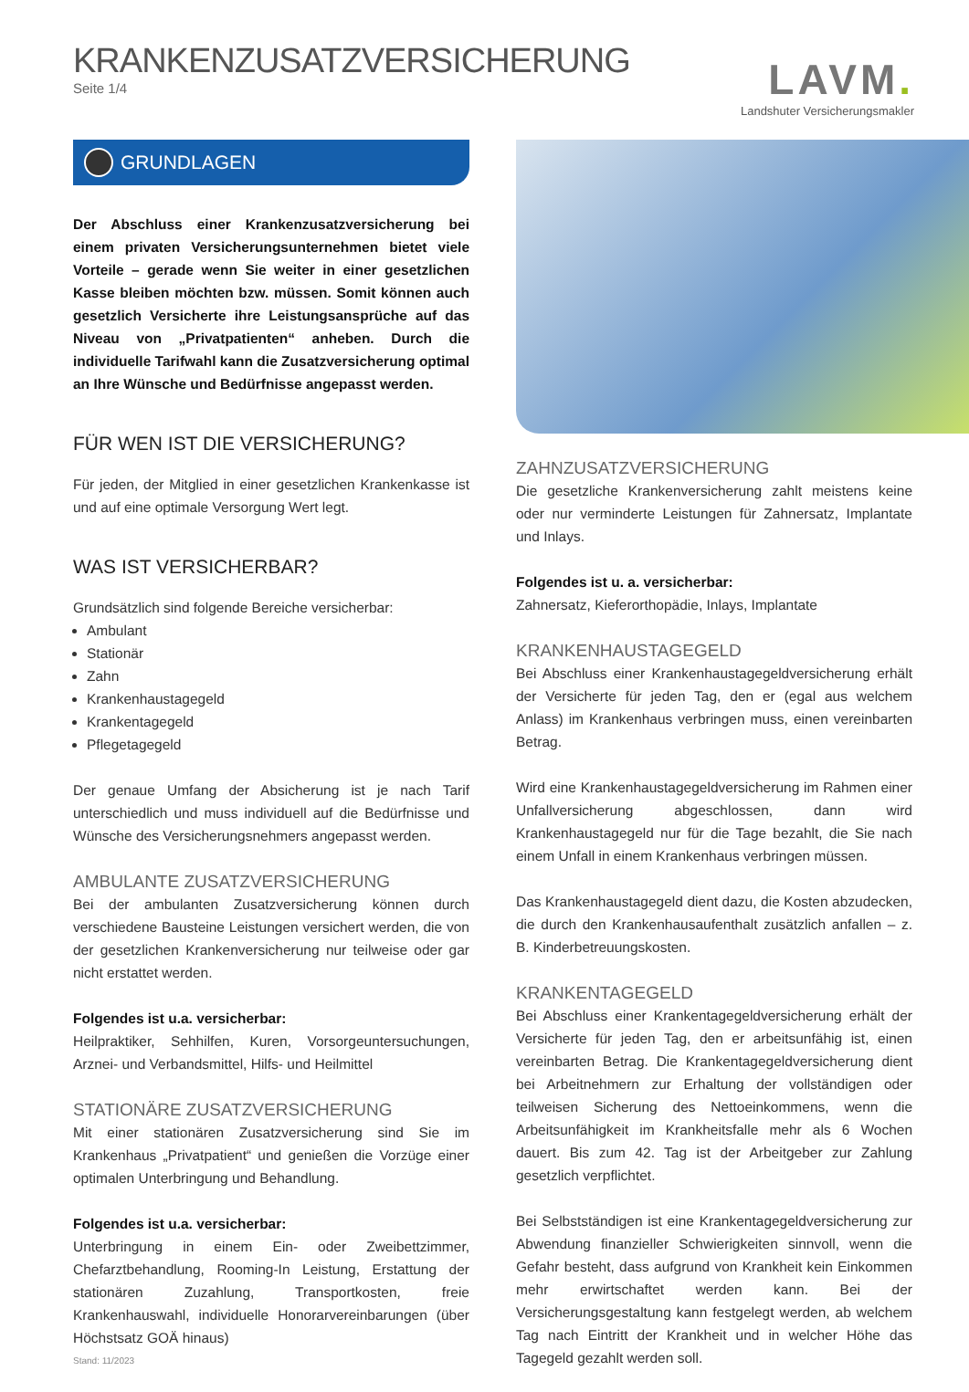KRANKENZUSATZVERSICHERUNG
Seite 1/4
LAVM.
Landshuter Versicherungsmakler
GRUNDLAGEN
Der Abschluss einer Krankenzusatzversicherung bei einem privaten Versicherungsunternehmen bietet viele Vorteile – gerade wenn Sie weiter in einer gesetzlichen Kasse bleiben möchten bzw. müssen. Somit können auch gesetzlich Versicherte ihre Leistungsansprüche auf das Niveau von „Privatpatienten“ anheben. Durch die individuelle Tarifwahl kann die Zusatzversicherung optimal an Ihre Wünsche und Bedürfnisse angepasst werden.
FÜR WEN IST DIE VERSICHERUNG?
Für jeden, der Mitglied in einer gesetzlichen Krankenkasse ist und auf eine optimale Versorgung Wert legt.
WAS IST VERSICHERBAR?
Grundsätzlich sind folgende Bereiche versicherbar:
Ambulant
Stationär
Zahn
Krankenhaustagegeld
Krankentagegeld
Pflegetagegeld
Der genaue Umfang der Absicherung ist je nach Tarif unterschiedlich und muss individuell auf die Bedürfnisse und Wünsche des Versicherungsnehmers angepasst werden.
AMBULANTE ZUSATZVERSICHERUNG
Bei der ambulanten Zusatzversicherung können durch verschiedene Bausteine Leistungen versichert werden, die von der gesetzlichen Krankenversicherung nur teilweise oder gar nicht erstattet werden.
Folgendes ist u.a. versicherbar:
Heilpraktiker, Sehhilfen, Kuren, Vorsorgeuntersuchungen, Arznei- und Verbandsmittel, Hilfs- und Heilmittel
STATIONÄRE ZUSATZVERSICHERUNG
Mit einer stationären Zusatzversicherung sind Sie im Krankenhaus „Privatpatient“ und genießen die Vorzüge einer optimalen Unterbringung und Behandlung.
Folgendes ist u.a. versicherbar:
Unterbringung in einem Ein- oder Zweibettzimmer, Chefarztbehandlung, Rooming-In Leistung, Erstattung der stationären Zuzahlung, Transportkosten, freie Krankenhauswahl, individuelle Honorarvereinbarungen (über Höchstsatz GOÄ hinaus)
Stand: 11/2023
ZAHNZUSATZVERSICHERUNG
Die gesetzliche Krankenversicherung zahlt meistens keine oder nur verminderte Leistungen für Zahnersatz, Implantate und Inlays.
Folgendes ist u. a. versicherbar:
Zahnersatz, Kieferorthopädie, Inlays, Implantate
KRANKENHAUSTAGEGELD
Bei Abschluss einer Krankenhaustagegeldversicherung erhält der Versicherte für jeden Tag, den er (egal aus welchem Anlass) im Krankenhaus verbringen muss, einen vereinbarten Betrag.
Wird eine Krankenhaustagegeldversicherung im Rahmen einer Unfallversicherung abgeschlossen, dann wird Krankenhaustagegeld nur für die Tage bezahlt, die Sie nach einem Unfall in einem Krankenhaus verbringen müssen.
Das Krankenhaustagegeld dient dazu, die Kosten abzudecken, die durch den Krankenhausaufenthalt zusätzlich anfallen – z. B. Kinderbetreuungskosten.
KRANKENTAGEGELD
Bei Abschluss einer Krankentagegeldversicherung erhält der Versicherte für jeden Tag, den er arbeitsunfähig ist, einen vereinbarten Betrag. Die Krankentagegeldversicherung dient bei Arbeitnehmern zur Erhaltung der vollständigen oder teilweisen Sicherung des Nettoeinkommens, wenn die Arbeitsunfähigkeit im Krankheitsfalle mehr als 6 Wochen dauert. Bis zum 42. Tag ist der Arbeitgeber zur Zahlung gesetzlich verpflichtet.
Bei Selbstständigen ist eine Krankentagegeldversicherung zur Abwendung finanzieller Schwierigkeiten sinnvoll, wenn die Gefahr besteht, dass aufgrund von Krankheit kein Einkommen mehr erwirtschaftet werden kann. Bei der Versicherungsgestaltung kann festgelegt werden, ab welchem Tag nach Eintritt der Krankheit und in welcher Höhe das Tagegeld gezahlt werden soll.